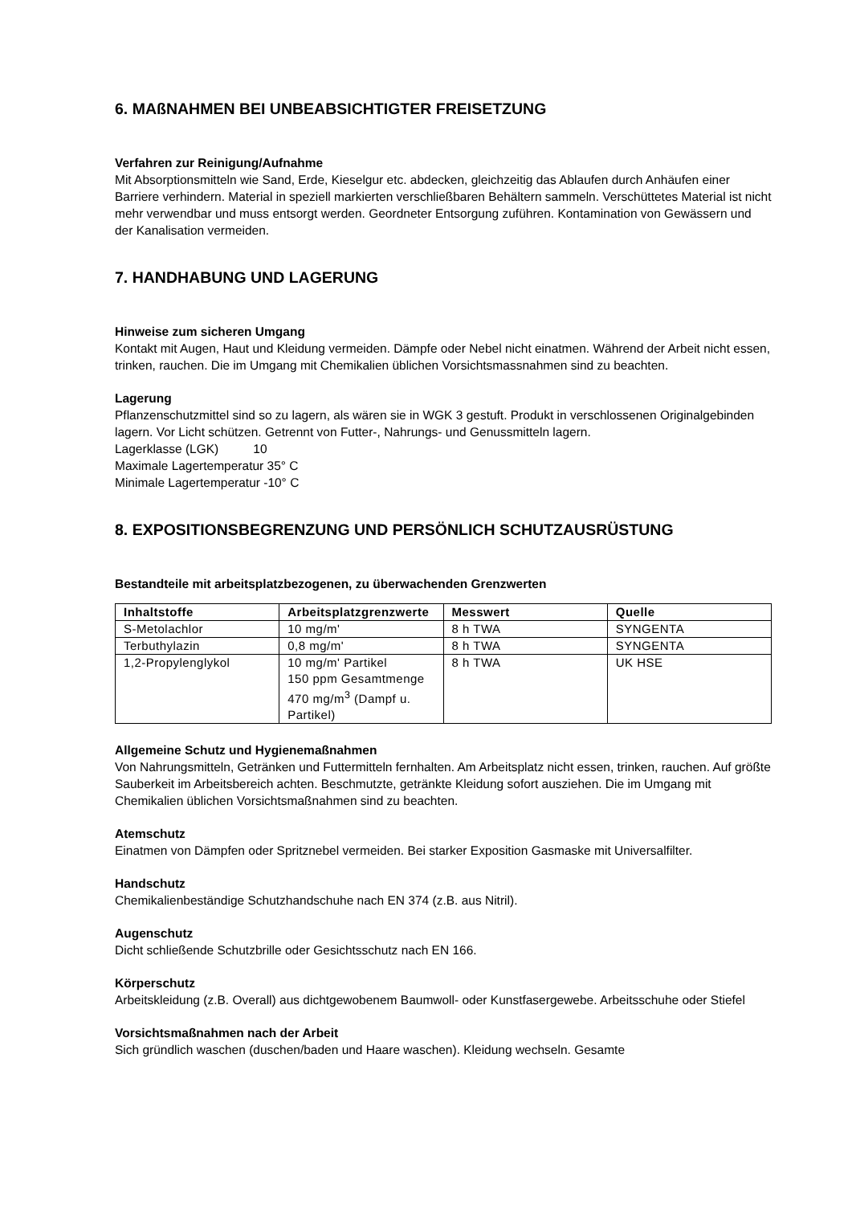6. MAßNAHMEN BEI UNBEABSICHTIGTER FREISETZUNG
Verfahren zur Reinigung/Aufnahme
Mit Absorptionsmitteln wie Sand, Erde, Kieselgur etc. abdecken, gleichzeitig das Ablaufen durch Anhäufen einer Barriere verhindern. Material in speziell markierten verschließbaren Behältern sammeln. Verschüttetes Material ist nicht mehr verwendbar und muss entsorgt werden. Geordneter Entsorgung zuführen. Kontamination von Gewässern und der Kanalisation vermeiden.
7. HANDHABUNG UND LAGERUNG
Hinweise zum sicheren Umgang
Kontakt mit Augen, Haut und Kleidung vermeiden. Dämpfe oder Nebel nicht einatmen. Während der Arbeit nicht essen, trinken, rauchen. Die im Umgang mit Chemikalien üblichen Vorsichtsmassnahmen sind zu beachten.
Lagerung
Pflanzenschutzmittel sind so zu lagern, als wären sie in WGK 3 gestuft. Produkt in verschlossenen Originalgebinden lagern. Vor Licht schützen. Getrennt von Futter-, Nahrungs- und Genussmitteln lagern.
Lagerklasse (LGK) 10
Maximale Lagertemperatur 35° C
Minimale Lagertemperatur -10° C
8. EXPOSITIONSBEGRENZUNG UND PERSÖNLICH SCHUTZAUSRÜSTUNG
Bestandteile mit arbeitsplatzbezogenen, zu überwachenden Grenzwerten
| Inhaltstoffe | Arbeitsplatzgrenzwerte | Messwert | Quelle |
| --- | --- | --- | --- |
| S-Metolachlor | 10 mg/m' | 8 h TWA | SYNGENTA |
| Terbuthylazin | 0,8 mg/m' | 8 h TWA | SYNGENTA |
| 1,2-Propylenglykol | 10 mg/m' Partikel 150 ppm Gesamtmenge 470 mg/m<sup>3</sup> (Dampf u. Partikel) | 8 h TWA | UK HSE |
Allgemeine Schutz und Hygienemaßnahmen
Von Nahrungsmitteln, Getränken und Futtermitteln fernhalten. Am Arbeitsplatz nicht essen, trinken, rauchen. Auf größte Sauberkeit im Arbeitsbereich achten. Beschmutzte, getränkte Kleidung sofort ausziehen. Die im Umgang mit Chemikalien üblichen Vorsichtsmaßnahmen sind zu beachten.
Atemschutz
Einatmen von Dämpfen oder Spritznebel vermeiden. Bei starker Exposition Gasmaske mit Universalfilter.
Handschutz
Chemikalienbeständige Schutzhandschuhe nach EN 374 (z.B. aus Nitril).
Augenschutz
Dicht schließende Schutzbrille oder Gesichtsschutz nach EN 166.
Körperschutz
Arbeitskleidung (z.B. Overall) aus dichtgewobenem Baumwoll- oder Kunstfasergewebe. Arbeitsschuhe oder Stiefel
Vorsichtsmaßnahmen nach der Arbeit
Sich gründlich waschen (duschen/baden und Haare waschen). Kleidung wechseln. Gesamte